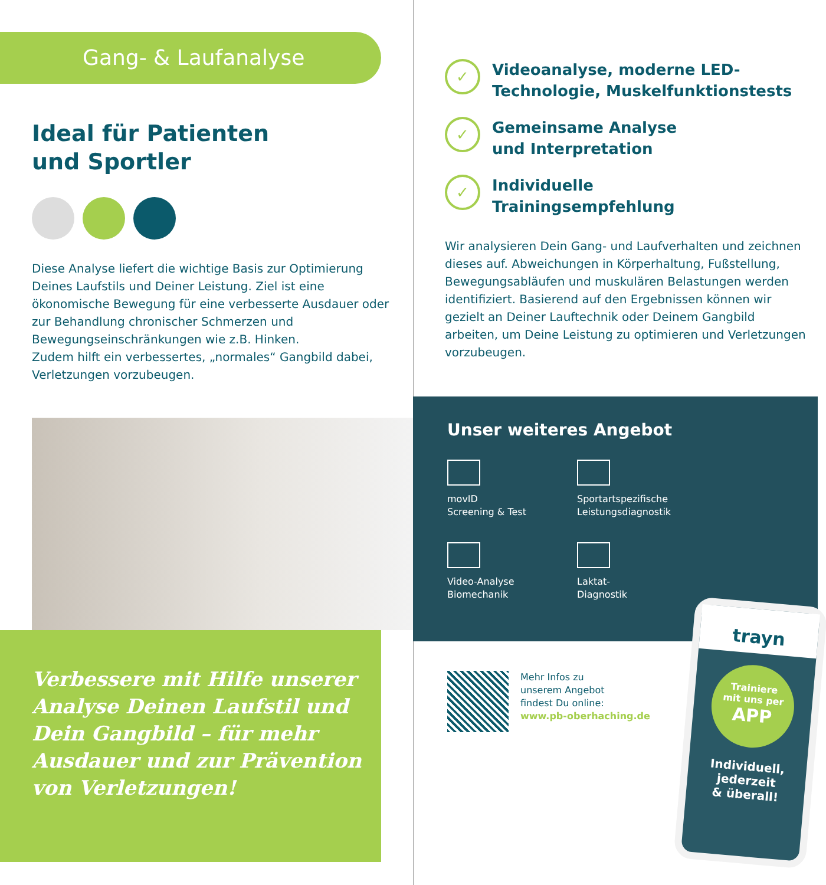Gang- & Laufanalyse
Ideal für Patienten
und Sportler
Diese Analyse liefert die wichtige Basis zur Optimierung Deines Laufstils und Deiner Leistung. Ziel ist eine ökonomische Bewegung für eine verbesserte Ausdauer oder zur Behandlung chronischer Schmerzen und Bewegungseinschränkungen wie z.B. Hinken.
Zudem hilft ein verbessertes, „normales“ Gangbild dabei, Verletzungen vorzubeugen.
Verbessere mit Hilfe unserer Analyse Deinen Laufstil und Dein Gangbild – für mehr Ausdauer und zur Prävention von Verletzungen!
✓
Videoanalyse, moderne LED-
Technologie, Muskelfunktionstests
✓
Gemeinsame Analyse
und Interpretation
✓
Individuelle
Trainingsempfehlung
Wir analysieren Dein Gang- und Laufverhalten und zeichnen dieses auf. Abweichungen in Körperhaltung, Fußstellung, Bewegungsabläufen und muskulären Belastungen werden identifiziert. Basierend auf den Ergebnissen können wir gezielt an Deiner Lauftechnik oder Deinem Gangbild arbeiten, um Deine Leistung zu optimieren und Verletzungen vorzubeugen.
Unser weiteres Angebot
movID
Screening & Test
Sportartspezifische
Leistungsdiagnostik
Video-Analyse
Biomechanik
Laktat-
Diagnostik
Mehr Infos zu
unserem Angebot
findest Du online:
www.pb-oberhaching.de
trayn
Trainiere
mit uns per
APP
Individuell,
jederzeit
& überall!